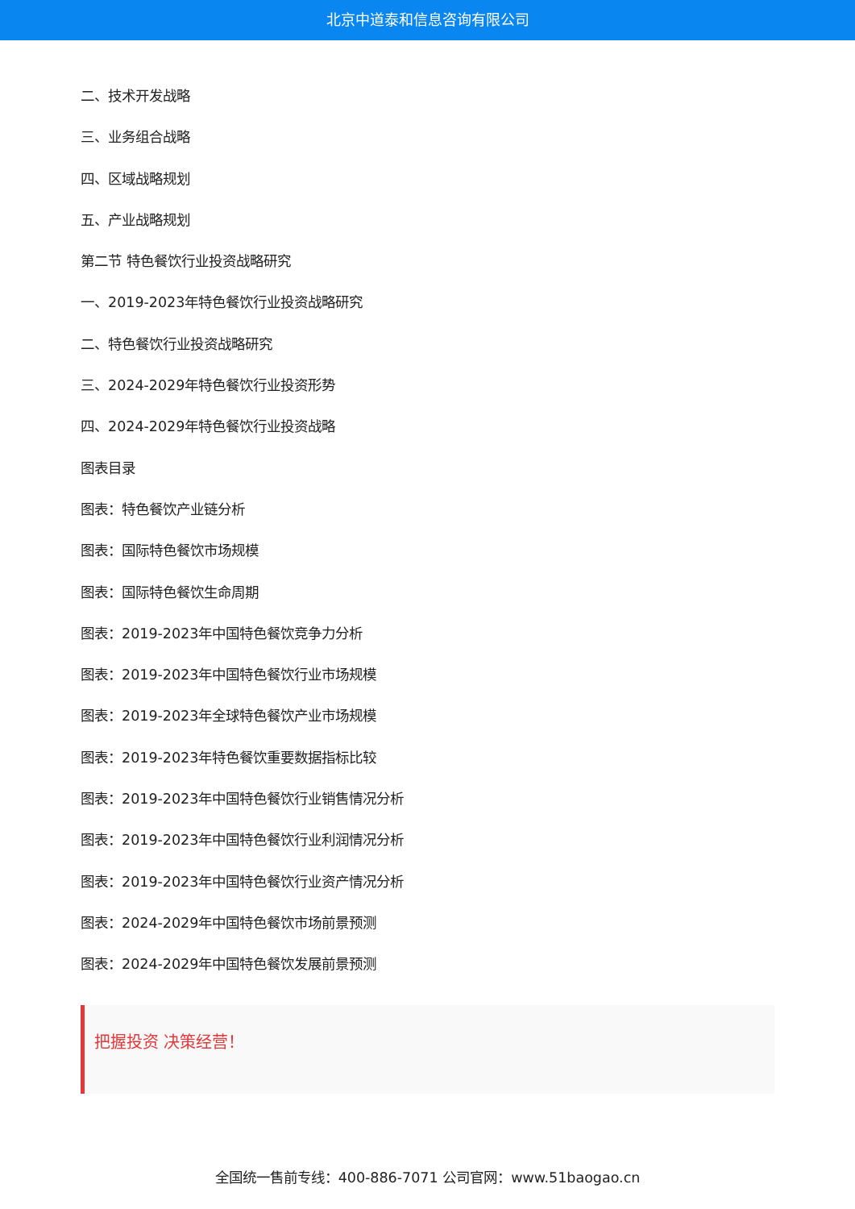北京中道泰和信息咨询有限公司
二、技术开发战略
三、业务组合战略
四、区域战略规划
五、产业战略规划
第二节 特色餐饮行业投资战略研究
一、2019-2023年特色餐饮行业投资战略研究
二、特色餐饮行业投资战略研究
三、2024-2029年特色餐饮行业投资形势
四、2024-2029年特色餐饮行业投资战略
图表目录
图表：特色餐饮产业链分析
图表：国际特色餐饮市场规模
图表：国际特色餐饮生命周期
图表：2019-2023年中国特色餐饮竞争力分析
图表：2019-2023年中国特色餐饮行业市场规模
图表：2019-2023年全球特色餐饮产业市场规模
图表：2019-2023年特色餐饮重要数据指标比较
图表：2019-2023年中国特色餐饮行业销售情况分析
图表：2019-2023年中国特色餐饮行业利润情况分析
图表：2019-2023年中国特色餐饮行业资产情况分析
图表：2024-2029年中国特色餐饮市场前景预测
图表：2024-2029年中国特色餐饮发展前景预测
把握投资 决策经营！
全国统一售前专线：400-886-7071 公司官网：www.51baogao.cn